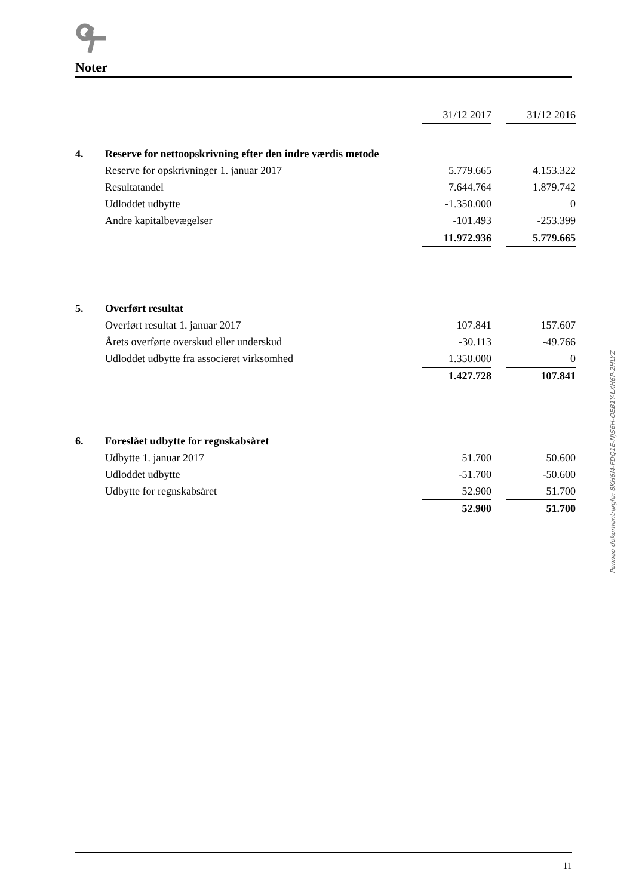Noter
| | | 31/12 2017 | | 31/12 2016 |
| 4. | Reserve for nettoopskrivning efter den indre værdis metode | | | |
| | Reserve for opskrivninger 1. januar 2017 | 5.779.665 | | 4.153.322 |
| | Resultatandel | 7.644.764 | | 1.879.742 |
| | Udloddet udbytte | -1.350.000 | | 0 |
| | Andre kapitalbevægelser | -101.493 | | -253.399 |
| | | 11.972.936 | | 5.779.665 |
| 5. | Overført resultat | | | |
| | Overført resultat 1. januar 2017 | 107.841 | | 157.607 |
| | Årets overførte overskud eller underskud | -30.113 | | -49.766 |
| | Udloddet udbytte fra associeret virksomhed | 1.350.000 | | 0 |
| | | 1.427.728 | | 107.841 |
| 6. | Foreslået udbytte for regnskabsåret | | | |
| | Udbytte 1. januar 2017 | 51.700 | | 50.600 |
| | Udloddet udbytte | -51.700 | | -50.600 |
| | Udbytte for regnskabsåret | 52.900 | | 51.700 |
| | | 52.900 | | 51.700 |
Penneo dokumentnøgle: 8KH6M-FDQ1E-NJS6H-OEB1Y-LXH6P-2HLYZ
11